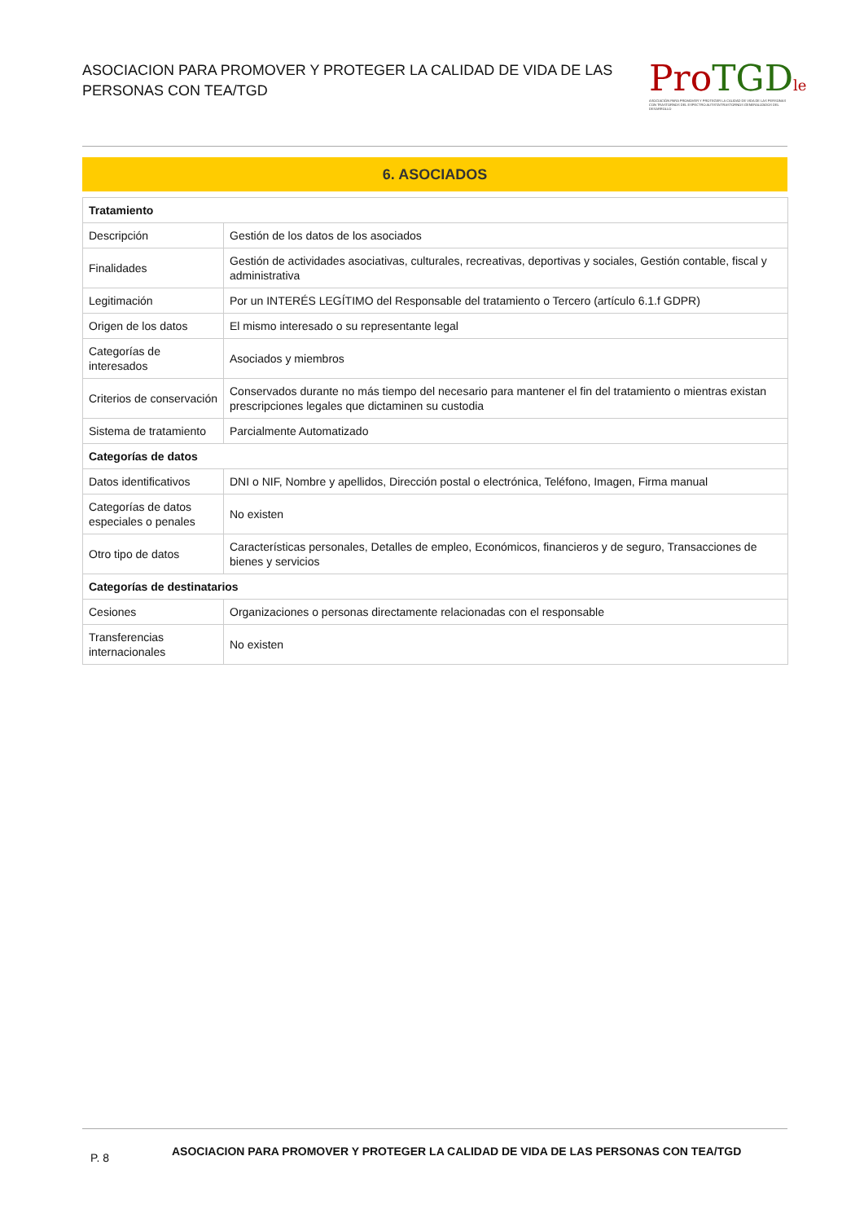ASOCIACION PARA PROMOVER Y PROTEGER LA CALIDAD DE VIDA DE LAS PERSONAS CON TEA/TGD
Pro TGD le
ASOCIACIÓN PARA PROMOVER Y PROTEGER LA CALIDAD DE VIDA DE LAS PERSONAS CON TRASTORNOS DEL ESPECTRO AUTISTA/TRASTORNOS GENERALIZADOS DEL DESARROLLO
6. ASOCIADOS
| Tratamiento | |
| Descripción | Gestión de los datos de los asociados |
| Finalidades | Gestión de actividades asociativas, culturales, recreativas, deportivas y sociales, Gestión contable, fiscal y administrativa |
| Legitimación | Por un INTERÉS LEGÍTIMO del Responsable del tratamiento o Tercero (artículo 6.1.f GDPR) |
| Origen de los datos | El mismo interesado o su representante legal |
| Categorías de interesados | Asociados y miembros |
| Criterios de conservación | Conservados durante no más tiempo del necesario para mantener el fin del tratamiento o mientras existan prescripciones legales que dictaminen su custodia |
| Sistema de tratamiento | Parcialmente Automatizado |
| Categorías de datos | |
| Datos identificativos | DNI o NIF, Nombre y apellidos, Dirección postal o electrónica, Teléfono, Imagen, Firma manual |
| Categorías de datos especiales o penales | No existen |
| Otro tipo de datos | Características personales, Detalles de empleo, Económicos, financieros y de seguro, Transacciones de bienes y servicios |
| Categorías de destinatarios | |
| Cesiones | Organizaciones o personas directamente relacionadas con el responsable |
| Transferencias internacionales | No existen |
P. 8
ASOCIACION PARA PROMOVER Y PROTEGER LA CALIDAD DE VIDA DE LAS PERSONAS CON TEA/TGD